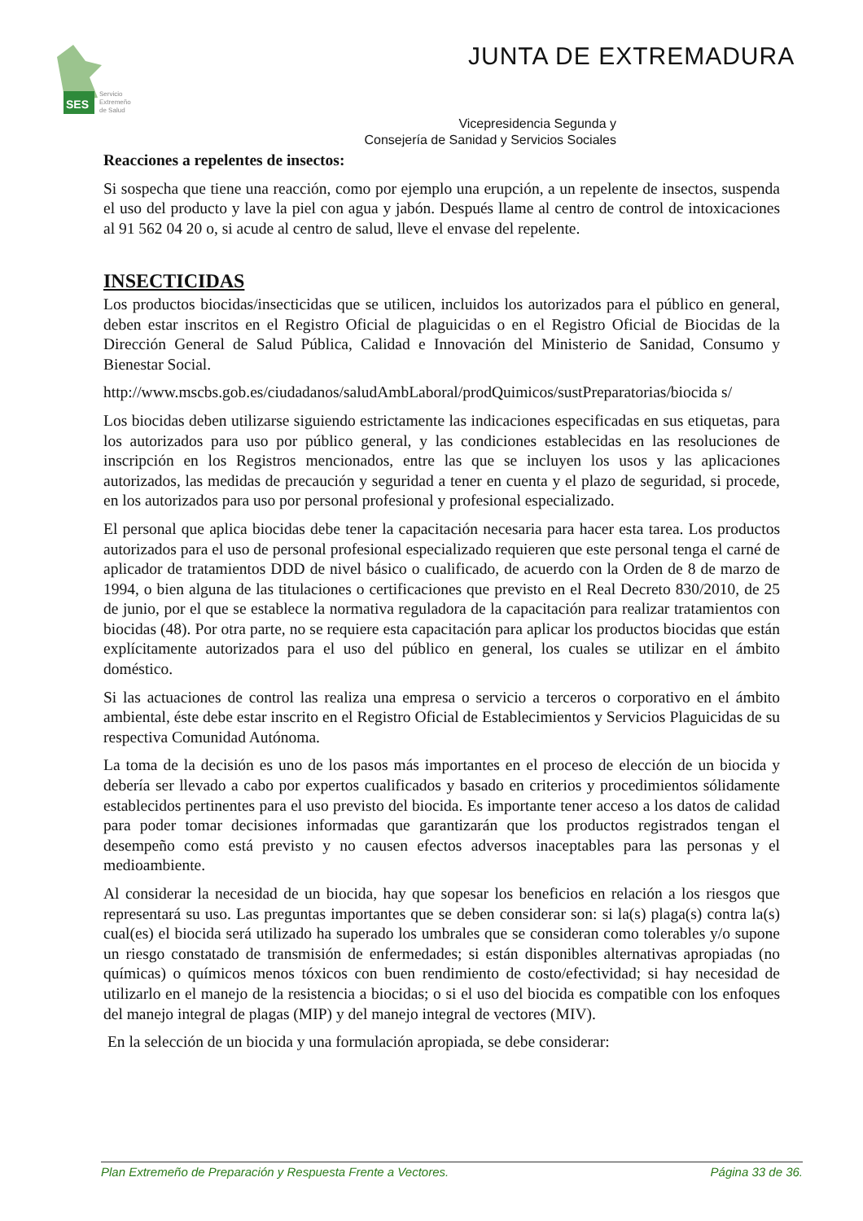SES
Servicio
Extremeño
de Salud
JUNTA DE EXTREMADURA
Vicepresidencia Segunda y
Consejería de Sanidad y Servicios Sociales
Reacciones a repelentes de insectos:
Si sospecha que tiene una reacción, como por ejemplo una erupción, a un repelente de insectos, suspenda el uso del producto y lave la piel con agua y jabón. Después llame al centro de control de intoxicaciones al 91 562 04 20 o, si acude al centro de salud, lleve el envase del repelente.
INSECTICIDAS
Los productos biocidas/insecticidas que se utilicen, incluidos los autorizados para el público en general, deben estar inscritos en el Registro Oficial de plaguicidas o en el Registro Oficial de Biocidas de la Dirección General de Salud Pública, Calidad e Innovación del Ministerio de Sanidad, Consumo y Bienestar Social.
http://www.mscbs.gob.es/ciudadanos/saludAmbLaboral/prodQuimicos/sustPreparatorias/biocida s/
Los biocidas deben utilizarse siguiendo estrictamente las indicaciones especificadas en sus etiquetas, para los autorizados para uso por público general, y las condiciones establecidas en las resoluciones de inscripción en los Registros mencionados, entre las que se incluyen los usos y las aplicaciones autorizados, las medidas de precaución y seguridad a tener en cuenta y el plazo de seguridad, si procede, en los autorizados para uso por personal profesional y profesional especializado.
El personal que aplica biocidas debe tener la capacitación necesaria para hacer esta tarea. Los productos autorizados para el uso de personal profesional especializado requieren que este personal tenga el carné de aplicador de tratamientos DDD de nivel básico o cualificado, de acuerdo con la Orden de 8 de marzo de 1994, o bien alguna de las titulaciones o certificaciones que previsto en el Real Decreto 830/2010, de 25 de junio, por el que se establece la normativa reguladora de la capacitación para realizar tratamientos con biocidas (48). Por otra parte, no se requiere esta capacitación para aplicar los productos biocidas que están explícitamente autorizados para el uso del público en general, los cuales se utilizar en el ámbito doméstico.
Si las actuaciones de control las realiza una empresa o servicio a terceros o corporativo en el ámbito ambiental, éste debe estar inscrito en el Registro Oficial de Establecimientos y Servicios Plaguicidas de su respectiva Comunidad Autónoma.
La toma de la decisión es uno de los pasos más importantes en el proceso de elección de un biocida y debería ser llevado a cabo por expertos cualificados y basado en criterios y procedimientos sólidamente establecidos pertinentes para el uso previsto del biocida. Es importante tener acceso a los datos de calidad para poder tomar decisiones informadas que garantizarán que los productos registrados tengan el desempeño como está previsto y no causen efectos adversos inaceptables para las personas y el medioambiente.
Al considerar la necesidad de un biocida, hay que sopesar los beneficios en relación a los riesgos que representará su uso. Las preguntas importantes que se deben considerar son: si la(s) plaga(s) contra la(s) cual(es) el biocida será utilizado ha superado los umbrales que se consideran como tolerables y/o supone un riesgo constatado de transmisión de enfermedades; si están disponibles alternativas apropiadas (no químicas) o químicos menos tóxicos con buen rendimiento de costo/efectividad; si hay necesidad de utilizarlo en el manejo de la resistencia a biocidas; o si el uso del biocida es compatible con los enfoques del manejo integral de plagas (MIP) y del manejo integral de vectores (MIV).
En la selección de un biocida y una formulación apropiada, se debe considerar:
Plan Extremeño de Preparación y Respuesta Frente a Vectores. Página 33 de 36.